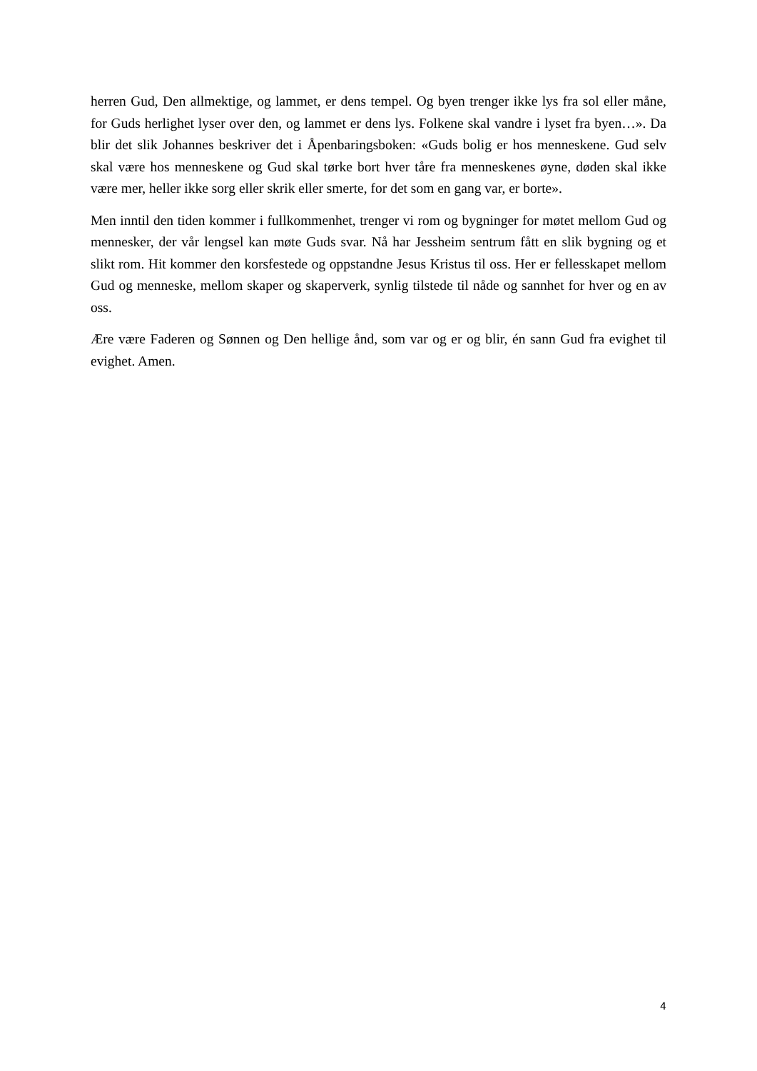herren Gud, Den allmektige, og lammet, er dens tempel. Og byen trenger ikke lys fra sol eller måne, for Guds herlighet lyser over den, og lammet er dens lys. Folkene skal vandre i lyset fra byen…». Da blir det slik Johannes beskriver det i Åpenbaringsboken: «Guds bolig er hos menneskene. Gud selv skal være hos menneskene og Gud skal tørke bort hver tåre fra menneskenes øyne, døden skal ikke være mer, heller ikke sorg eller skrik eller smerte, for det som en gang var, er borte».
Men inntil den tiden kommer i fullkommenhet, trenger vi rom og bygninger for møtet mellom Gud og mennesker, der vår lengsel kan møte Guds svar. Nå har Jessheim sentrum fått en slik bygning og et slikt rom. Hit kommer den korsfestede og oppstandne Jesus Kristus til oss. Her er fellesskapet mellom Gud og menneske, mellom skaper og skaperverk, synlig tilstede til nåde og sannhet for hver og en av oss.
Ære være Faderen og Sønnen og Den hellige ånd, som var og er og blir, én sann Gud fra evighet til evighet. Amen.
4